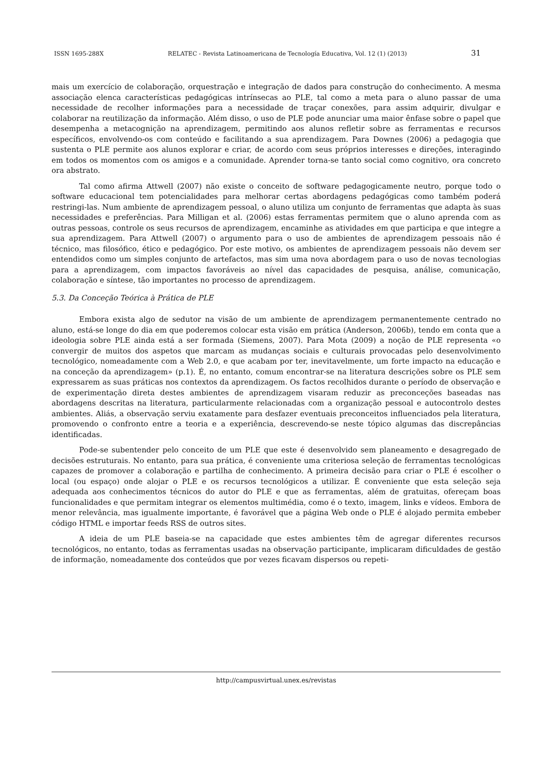ISSN 1695-288X RELATEC - Revista Latinoamericana de Tecnología Educativa, Vol. 12 (1) (2013) 31
mais um exercício de colaboração, orquestração e integração de dados para construção do conhecimento. A mesma associação elenca características pedagógicas intrínsecas ao PLE, tal como a meta para o aluno passar de uma necessidade de recolher informações para a necessidade de traçar conexões, para assim adquirir, divulgar e colaborar na reutilização da informação. Além disso, o uso de PLE pode anunciar uma maior ênfase sobre o papel que desempenha a metacognição na aprendizagem, permitindo aos alunos refletir sobre as ferramentas e recursos específicos, envolvendo-os com conteúdo e facilitando a sua aprendizagem. Para Downes (2006) a pedagogia que sustenta o PLE permite aos alunos explorar e criar, de acordo com seus próprios interesses e direções, interagindo em todos os momentos com os amigos e a comunidade. Aprender torna-se tanto social como cognitivo, ora concreto ora abstrato.
Tal como afirma Attwell (2007) não existe o conceito de software pedagogicamente neutro, porque todo o software educacional tem potencialidades para melhorar certas abordagens pedagógicas como também poderá restringi-las. Num ambiente de aprendizagem pessoal, o aluno utiliza um conjunto de ferramentas que adapta às suas necessidades e preferências. Para Milligan et al. (2006) estas ferramentas permitem que o aluno aprenda com as outras pessoas, controle os seus recursos de aprendizagem, encaminhe as atividades em que participa e que integre a sua aprendizagem. Para Attwell (2007) o argumento para o uso de ambientes de aprendizagem pessoais não é técnico, mas filosófico, ético e pedagógico. Por este motivo, os ambientes de aprendizagem pessoais não devem ser entendidos como um simples conjunto de artefactos, mas sim uma nova abordagem para o uso de novas tecnologias para a aprendizagem, com impactos favoráveis ao nível das capacidades de pesquisa, análise, comunicação, colaboração e síntese, tão importantes no processo de aprendizagem.
5.3. Da Conceção Teórica à Prática de PLE
Embora exista algo de sedutor na visão de um ambiente de aprendizagem permanentemente centrado no aluno, está-se longe do dia em que poderemos colocar esta visão em prática (Anderson, 2006b), tendo em conta que a ideologia sobre PLE ainda está a ser formada (Siemens, 2007). Para Mota (2009) a noção de PLE representa «o convergir de muitos dos aspetos que marcam as mudanças sociais e culturais provocadas pelo desenvolvimento tecnológico, nomeadamente com a Web 2.0, e que acabam por ter, inevitavelmente, um forte impacto na educação e na conceção da aprendizagem» (p.1). É, no entanto, comum encontrar-se na literatura descrições sobre os PLE sem expressarem as suas práticas nos contextos da aprendizagem. Os factos recolhidos durante o período de observação e de experimentação direta destes ambientes de aprendizagem visaram reduzir as preconceções baseadas nas abordagens descritas na literatura, particularmente relacionadas com a organização pessoal e autocontrolo destes ambientes. Aliás, a observação serviu exatamente para desfazer eventuais preconceitos influenciados pela literatura, promovendo o confronto entre a teoria e a experiência, descrevendo-se neste tópico algumas das discrepâncias identificadas.
Pode-se subentender pelo conceito de um PLE que este é desenvolvido sem planeamento e desagregado de decisões estruturais. No entanto, para sua prática, é conveniente uma criteriosa seleção de ferramentas tecnológicas capazes de promover a colaboração e partilha de conhecimento. A primeira decisão para criar o PLE é escolher o local (ou espaço) onde alojar o PLE e os recursos tecnológicos a utilizar. É conveniente que esta seleção seja adequada aos conhecimentos técnicos do autor do PLE e que as ferramentas, além de gratuitas, ofereçam boas funcionalidades e que permitam integrar os elementos multimédia, como é o texto, imagem, links e vídeos. Embora de menor relevância, mas igualmente importante, é favorável que a página Web onde o PLE é alojado permita embeber código HTML e importar feeds RSS de outros sites.
A ideia de um PLE baseia-se na capacidade que estes ambientes têm de agregar diferentes recursos tecnológicos, no entanto, todas as ferramentas usadas na observação participante, implicaram dificuldades de gestão de informação, nomeadamente dos conteúdos que por vezes ficavam dispersos ou repeti-
http://campusvirtual.unex.es/revistas